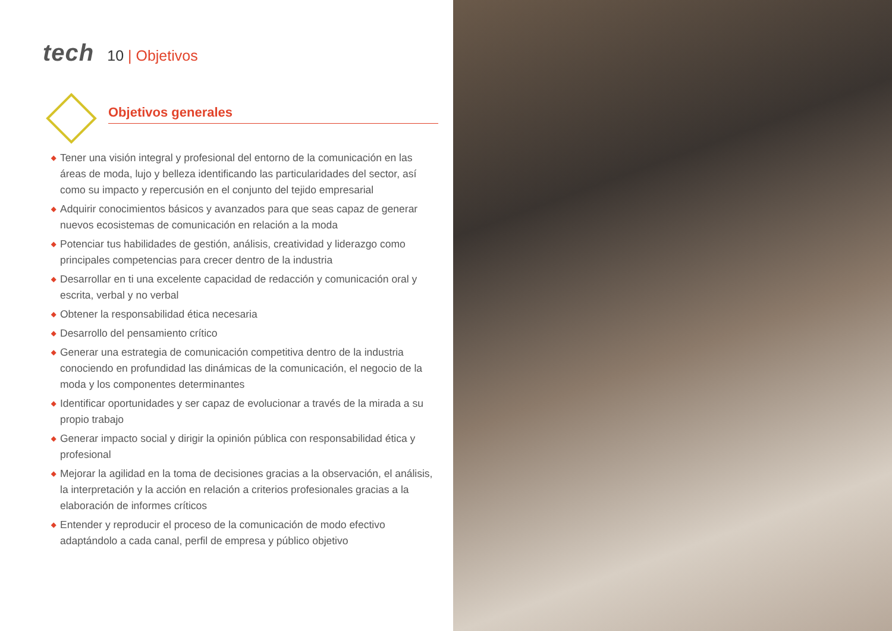tech
10 | Objetivos
Objetivos generales
◆ Tener una visión integral y profesional del entorno de la comunicación en las áreas de moda, lujo y belleza identificando las particularidades del sector, así como su impacto y repercusión en el conjunto del tejido empresarial
◆ Adquirir conocimientos básicos y avanzados para que seas capaz de generar nuevos ecosistemas de comunicación en relación a la moda
◆ Potenciar tus habilidades de gestión, análisis, creatividad y liderazgo como principales competencias para crecer dentro de la industria
◆ Desarrollar en ti una excelente capacidad de redacción y comunicación oral y escrita, verbal y no verbal
◆ Obtener la responsabilidad ética necesaria
◆ Desarrollo del pensamiento crítico
◆ Generar una estrategia de comunicación competitiva dentro de la industria conociendo en profundidad las dinámicas de la comunicación, el negocio de la moda y los componentes determinantes
◆ Identificar oportunidades y ser capaz de evolucionar a través de la mirada a su propio trabajo
◆ Generar impacto social y dirigir la opinión pública con responsabilidad ética y profesional
◆ Mejorar la agilidad en la toma de decisiones gracias a la observación, el análisis, la interpretación y la acción en relación a criterios profesionales gracias a la elaboración de informes críticos
◆ Entender y reproducir el proceso de la comunicación de modo efectivo adaptándolo a cada canal, perfil de empresa y público objetivo